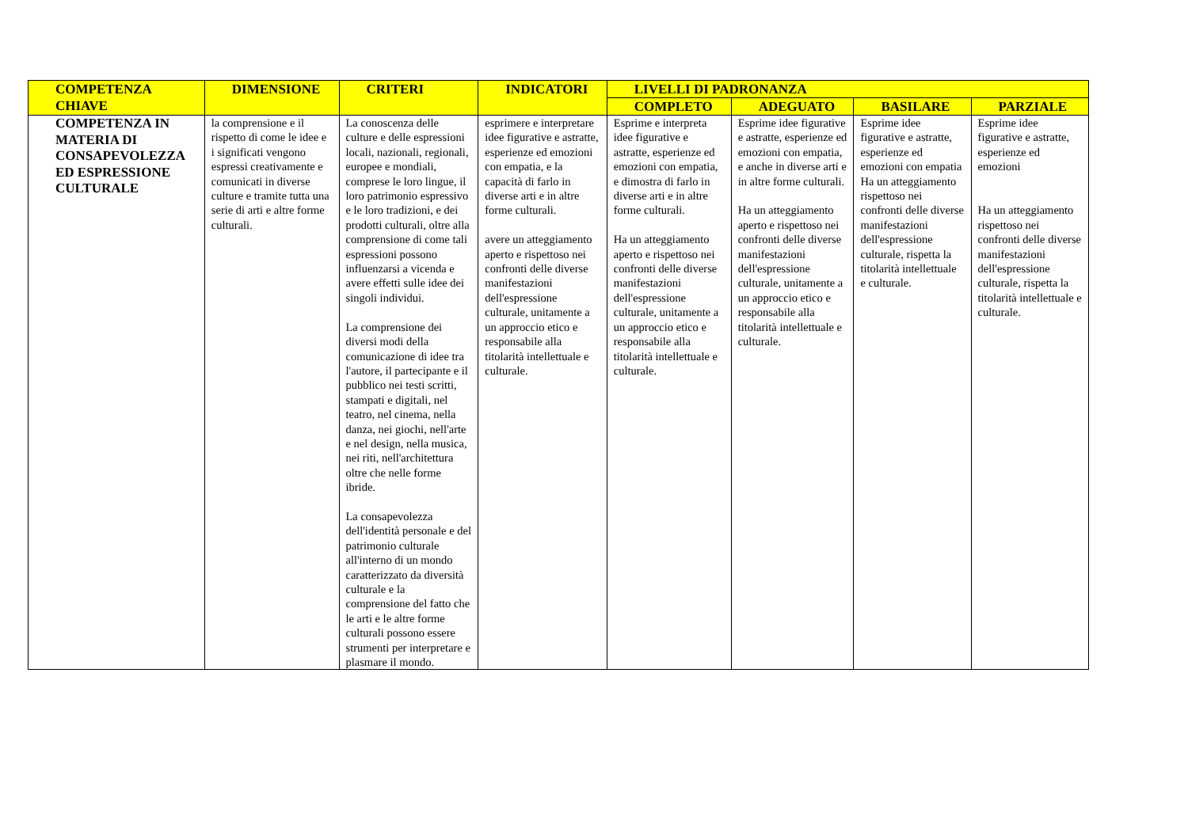| COMPETENZA CHIAVE | DIMENSIONE | CRITERI | INDICATORI | LIVELLI DI PADRONANZA | | | |
| --- | --- | --- | --- | --- | --- | --- | --- |
| | | | | COMPLETO | ADEGUATO | BASILARE | PARZIALE |
| COMPETENZA IN MATERIA DI CONSAPEVOLEZZA ED ESPRESSIONE CULTURALE | la comprensione e il rispetto di come le idee e i significati vengono espressi creativamente e comunicati in diverse culture e tramite tutta una serie di arti e altre forme culturali. | La conoscenza delle culture e delle espressioni locali, nazionali, regionali, europee e mondiali, comprese le loro lingue, il loro patrimonio espressivo e le loro tradizioni, e dei prodotti culturali, oltre alla comprensione di come tali espressioni possono influenzarsi a vicenda e avere effetti sulle idee dei singoli individui. La comprensione dei diversi modi della comunicazione di idee tra l'autore, il partecipante e il pubblico nei testi scritti, stampati e digitali, nel teatro, nel cinema, nella danza, nei giochi, nell'arte e nel design, nella musica, nei riti, nell'architettura oltre che nelle forme ibride. La consapevolezza dell'identità personale e del patrimonio culturale all'interno di un mondo caratterizzato da diversità culturale e la comprensione del fatto che le arti e le altre forme culturali possono essere strumenti per interpretare e plasmare il mondo. | esprimere e interpretare idee figurative e astratte, esperienze ed emozioni con empatia, e la capacità di farlo in diverse arti e in altre forme culturali. avere un atteggiamento aperto e rispettoso nei confronti delle diverse manifestazioni dell'espressione culturale, unitamente a un approccio etico e responsabile alla titolarità intellettuale e culturale. | Esprime e interpreta idee figurative e astratte, esperienze ed emozioni con empatia, e dimostra di farlo in diverse arti e in altre forme culturali. Ha un atteggiamento aperto e rispettoso nei confronti delle diverse manifestazioni dell'espressione culturale, unitamente a un approccio etico e responsabile alla titolarità intellettuale e culturale. | Esprime idee figurative e astratte, esperienze ed emozioni con empatia, e anche in diverse arti e in altre forme culturali. Ha un atteggiamento aperto e rispettoso nei confronti delle diverse manifestazioni dell'espressione culturale, unitamente a un approccio etico e responsabile alla titolarità intellettuale e culturale. | Esprime idee figurative e astratte, esperienze ed emozioni con empatia Ha un atteggiamento rispettoso nei confronti delle diverse manifestazioni dell'espressione culturale, rispetta la titolarità intellettuale e culturale. | Esprime idee figurative e astratte, esperienze ed emozioni Ha un atteggiamento rispettoso nei confronti delle diverse manifestazioni dell'espressione culturale, rispetta la titolarità intellettuale e culturale. |